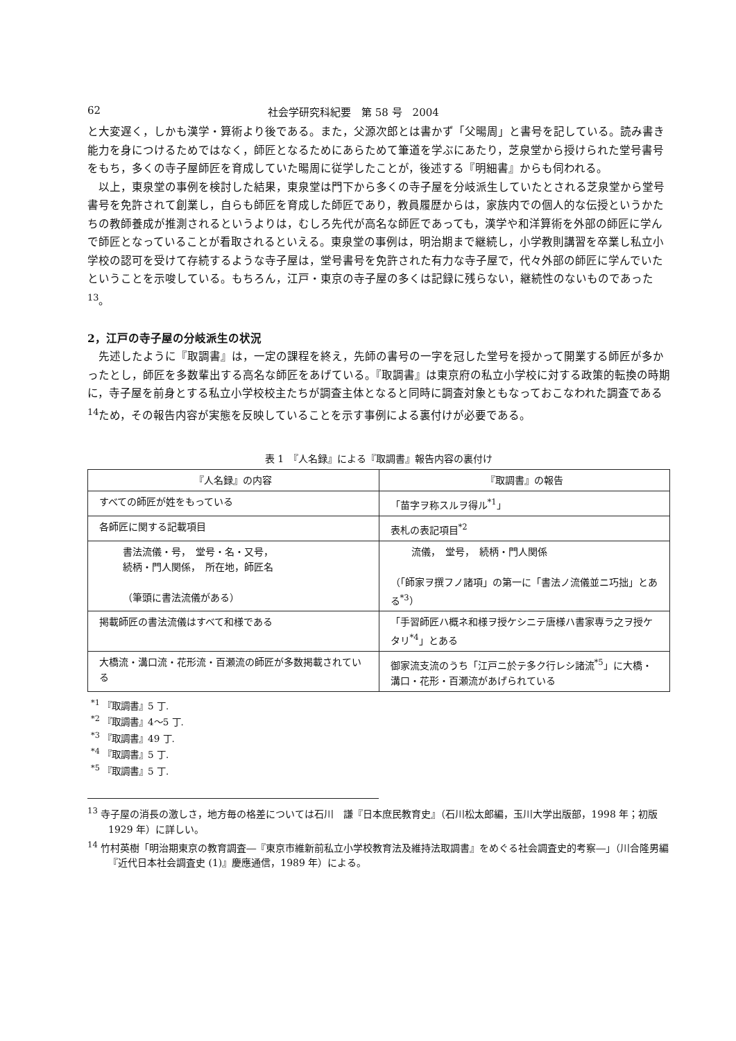62 社会学研究科紀要　第 58 号　2004
と大変遅く，しかも漢学・算術より後である。また，父源次郎とは書かず「父暘周」と書号を記している。読み書き能力を身につけるためではなく，師匠となるためにあらためて筆道を学ぶにあたり，芝泉堂から授けられた堂号書号をもち，多くの寺子屋師匠を育成していた暘周に従学したことが，後述する『明細書』からも伺われる。
以上，東泉堂の事例を検討した結果，東泉堂は門下から多くの寺子屋を分岐派生していたとされる芝泉堂から堂号書号を免許されて創業し，自らも師匠を育成した師匠であり，教員履歴からは，家族内での個人的な伝授というかたちの教師養成が推測されるというよりは，むしろ先代が高名な師匠であっても，漢学や和洋算術を外部の師匠に学んで師匠となっていることが看取されるといえる。東泉堂の事例は，明治期まで継続し，小学教則講習を卒業し私立小学校の認可を受けて存続するような寺子屋は，堂号書号を免許された有力な寺子屋で，代々外部の師匠に学んでいたということを示唆している。もちろん，江戸・東京の寺子屋の多くは記録に残らない，継続性のないものであった<sup>13</sup>。
2，江戸の寺子屋の分岐派生の状況
先述したように『取調書』は，一定の課程を終え，先師の書号の一字を冠した堂号を授かって開業する師匠が多かったとし，師匠を多数輩出する高名な師匠をあげている。『取調書』は東京府の私立小学校に対する政策的転換の時期に，寺子屋を前身とする私立小学校校主たちが調査主体となると同時に調査対象ともなっておこなわれた調査である<sup>14</sup>ため，その報告内容が実態を反映していることを示す事例による裏付けが必要である。
表 1　『人名録』による『取調書』報告内容の裏付け
| 『人名録』の内容 | 『取調書』の報告 |
| --- | --- |
| すべての師匠が姓をもっている | 「苗字ヲ称スルヲ得ル<sup>*1</sup>」 |
| 各師匠に関する記載項目 | 表札の表記項目<sup>*2</sup> |
| 書法流儀・号， 堂号・名・又号， 続柄・門人関係， 所在地，師匠名 （筆頭に書法流儀がある） | 流儀， 堂号， 続柄・門人関係 （「師家ヲ撰フノ諸項」の第一に「書法ノ流儀並ニ巧拙」とある<sup>*3</sup>） |
| 掲載師匠の書法流儀はすべて和様である | 「手習師匠ハ概ネ和様ヲ授ケシニテ唐様ハ書家専ラ之ヲ授ケタリ<sup>*4</sup>」とある |
| 大橋流・溝口流・花形流・百瀬流の師匠が多数掲載されている | 御家流支流のうち「江戸ニ於テ多ク行レシ諸流<sup>*5</sup>」に大橋・溝口・花形・百瀬流があげられている |
<sup>*1</sup> 『取調書』5 丁.
<sup>*2</sup> 『取調書』4～5 丁.
<sup>*3</sup> 『取調書』49 丁.
<sup>*4</sup> 『取調書』5 丁.
<sup>*5</sup> 『取調書』5 丁.
<sup>13</sup> 寺子屋の消長の激しさ，地方毎の格差については石川　謙『日本庶民教育史』（石川松太郎編，玉川大学出版部，1998 年；初版 1929 年）に詳しい。
<sup>14</sup> 竹村英樹「明治期東京の教育調査―『東京市維新前私立小学校教育法及維持法取調書』をめぐる社会調査史的考察―」（川合隆男編『近代日本社会調査史 (1)』慶應通信，1989 年）による。